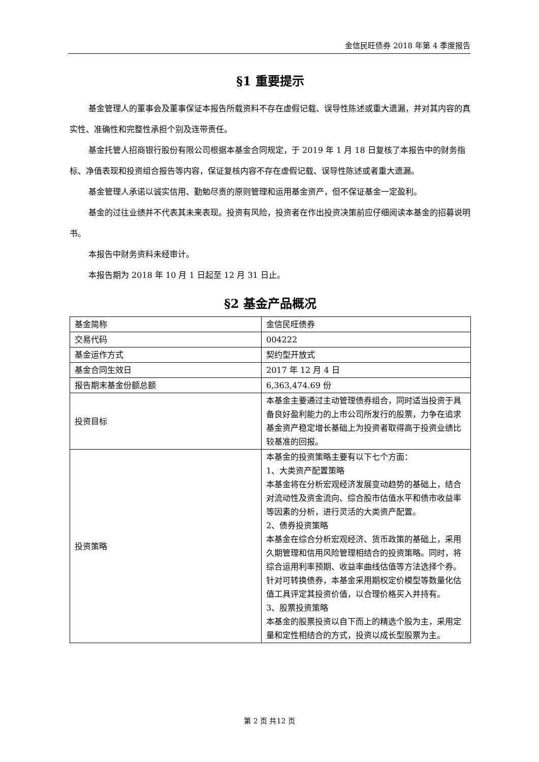金信民旺债券 2018 年第 4 季度报告
§1 重要提示
基金管理人的董事会及董事保证本报告所载资料不存在虚假记载、误导性陈述或重大遗漏，并对其内容的真实性、准确性和完整性承担个别及连带责任。
基金托管人招商银行股份有限公司根据本基金合同规定，于 2019 年 1 月 18 日复核了本报告中的财务指标、净值表现和投资组合报告等内容，保证复核内容不存在虚假记载、误导性陈述或者重大遗漏。
基金管理人承诺以诚实信用、勤勉尽责的原则管理和运用基金资产，但不保证基金一定盈利。
基金的过往业绩并不代表其未来表现。投资有风险，投资者在作出投资决策前应仔细阅读本基金的招募说明书。
本报告中财务资料未经审计。
本报告期为 2018 年 10 月 1 日起至 12 月 31 日止。
§2 基金产品概况
| 基金简称 | 金信民旺债券 |
| 交易代码 | 004222 |
| 基金运作方式 | 契约型开放式 |
| 基金合同生效日 | 2017 年 12 月 4 日 |
| 报告期末基金份额总额 | 6,363,474.69 份 |
| 投资目标 | 本基金主要通过主动管理债券组合，同时适当投资于具备良好盈利能力的上市公司所发行的股票，力争在追求基金资产稳定增长基础上为投资者取得高于投资业绩比较基准的回报。 |
| 投资策略 | 本基金的投资策略主要有以下七个方面： 1、大类资产配置策略 本基金将在分析宏观经济发展变动趋势的基础上，结合对流动性及资金流向、综合股市估值水平和债市收益率等因素的分析，进行灵活的大类资产配置。 2、债券投资策略 本基金在综合分析宏观经济、货币政策的基础上，采用久期管理和信用风险管理相结合的投资策略。同时，将综合运用利率预期、收益率曲线估值等方法选择个券。针对可转换债券，本基金采用期权定价模型等数量化估值工具评定其投资价值，以合理价格买入并持有。 3、股票投资策略 本基金的股票投资以自下而上的精选个股为主，采用定量和定性相结合的方式，投资以成长型股票为主。 |
第 2 页 共12 页